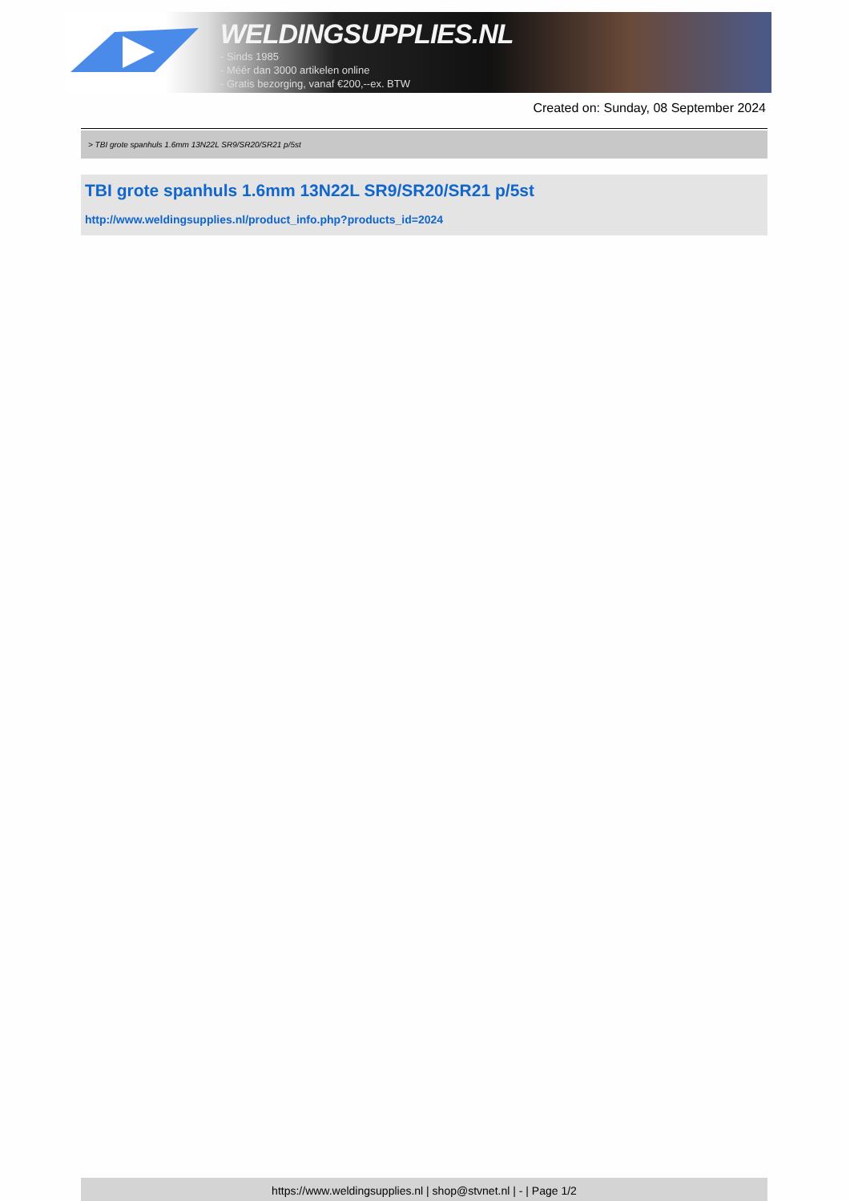WELDINGSUPPLIES.NL
- Sinds 1985
- Méér dan 3000 artikelen online
- Gratis bezorging, vanaf €200,--ex. BTW
Created on: Sunday, 08 September 2024
> TBI grote spanhuls 1.6mm 13N22L SR9/SR20/SR21 p/5st
TBI grote spanhuls 1.6mm 13N22L SR9/SR20/SR21 p/5st
http://www.weldingsupplies.nl/product_info.php?products_id=2024
https://www.weldingsupplies.nl | shop@stvnet.nl | - | Page 1/2